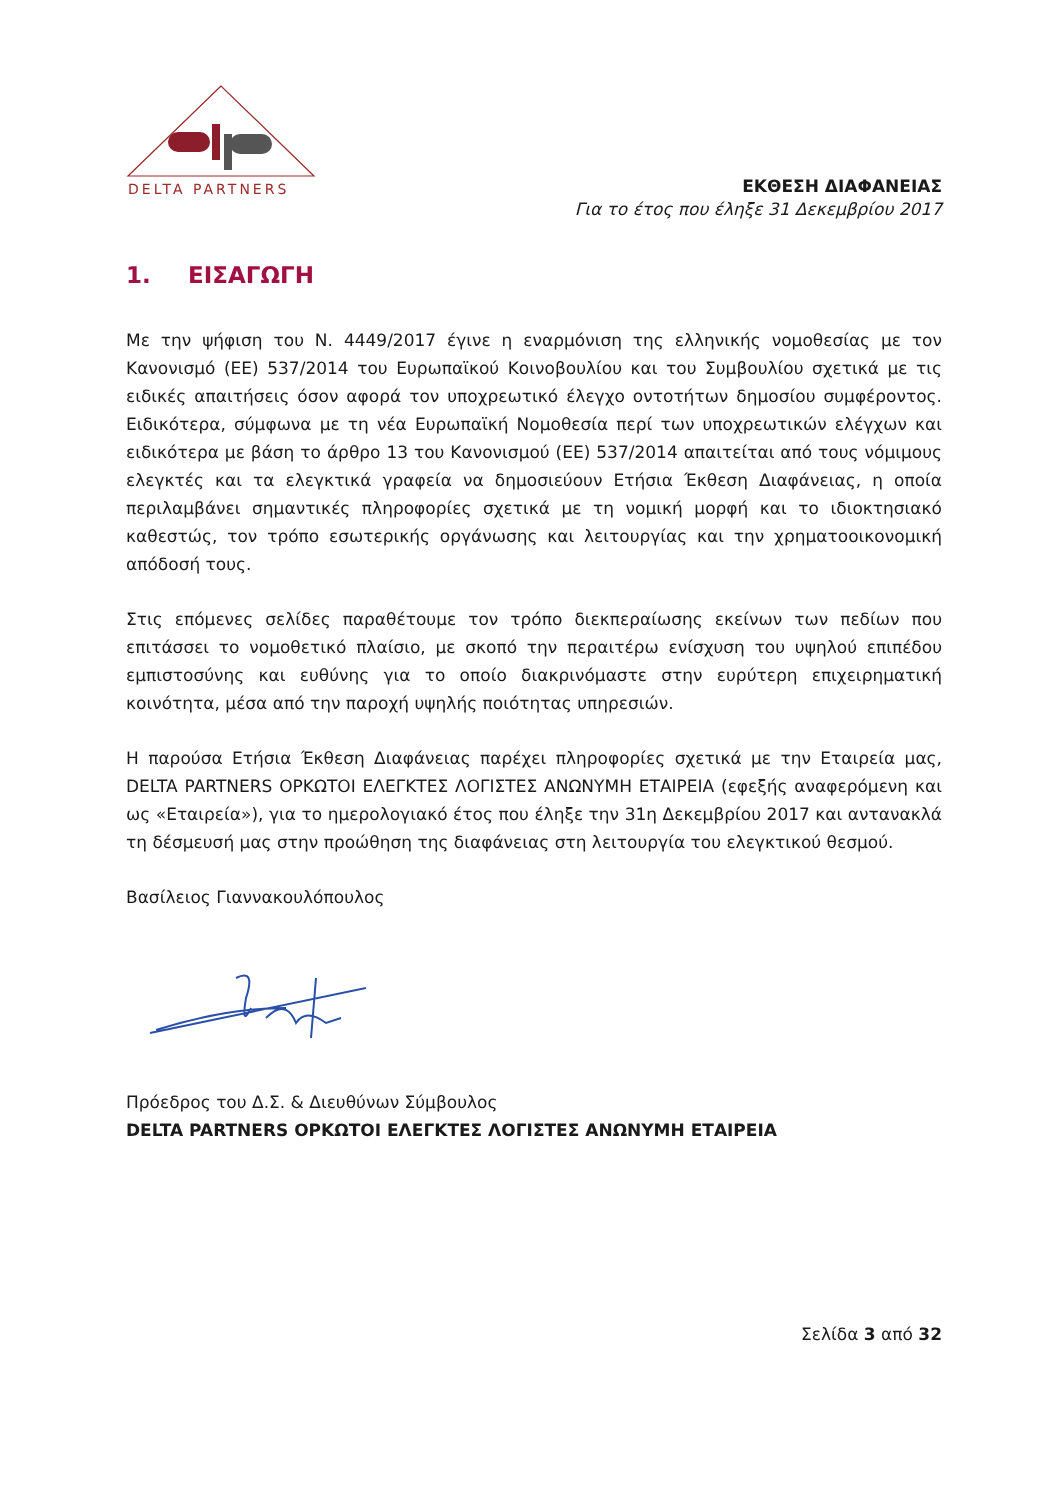DELTA PARTNERS
ΕΚΘΕΣΗ ΔΙΑΦΑΝΕΙΑΣ
Για το έτος που έληξε 31 Δεκεμβρίου 2017
1. ΕΙΣΑΓΩΓΗ
Με την ψήφιση του Ν. 4449/2017 έγινε η εναρμόνιση της ελληνικής νομοθεσίας με τον Κανονισμό (ΕΕ) 537/2014 του Ευρωπαϊκού Κοινοβουλίου και του Συμβουλίου σχετικά με τις ειδικές απαιτήσεις όσον αφορά τον υποχρεωτικό έλεγχο οντοτήτων δημοσίου συμφέροντος. Ειδικότερα, σύμφωνα με τη νέα Ευρωπαϊκή Νομοθεσία περί των υποχρεωτικών ελέγχων και ειδικότερα με βάση το άρθρο 13 του Κανονισμού (ΕΕ) 537/2014 απαιτείται από τους νόμιμους ελεγκτές και τα ελεγκτικά γραφεία να δημοσιεύουν Ετήσια Έκθεση Διαφάνειας, η οποία περιλαμβάνει σημαντικές πληροφορίες σχετικά με τη νομική μορφή και το ιδιοκτησιακό καθεστώς, τον τρόπο εσωτερικής οργάνωσης και λειτουργίας και την χρηματοοικονομική απόδοσή τους.
Στις επόμενες σελίδες παραθέτουμε τον τρόπο διεκπεραίωσης εκείνων των πεδίων που επιτάσσει το νομοθετικό πλαίσιο, με σκοπό την περαιτέρω ενίσχυση του υψηλού επιπέδου εμπιστοσύνης και ευθύνης για το οποίο διακρινόμαστε στην ευρύτερη επιχειρηματική κοινότητα, μέσα από την παροχή υψηλής ποιότητας υπηρεσιών.
Η παρούσα Ετήσια Έκθεση Διαφάνειας παρέχει πληροφορίες σχετικά με την Εταιρεία μας, DELTA PARTNERS ΟΡΚΩΤΟΙ ΕΛΕΓΚΤΕΣ ΛΟΓΙΣΤΕΣ ΑΝΩΝΥΜΗ ΕΤΑΙΡΕΙΑ (εφεξής αναφερόμενη και ως «Εταιρεία»), για το ημερολογιακό έτος που έληξε την 31η Δεκεμβρίου 2017 και αντανακλά τη δέσμευσή μας στην προώθηση της διαφάνειας στη λειτουργία του ελεγκτικού θεσμού.
Βασίλειος Γιαννακουλόπουλος
Πρόεδρος του Δ.Σ. & Διευθύνων Σύμβουλος
DELTA PARTNERS ΟΡΚΩΤΟΙ ΕΛΕΓΚΤΕΣ ΛΟΓΙΣΤΕΣ ΑΝΩΝΥΜΗ ΕΤΑΙΡΕΙΑ
Σελίδα 3 από 32